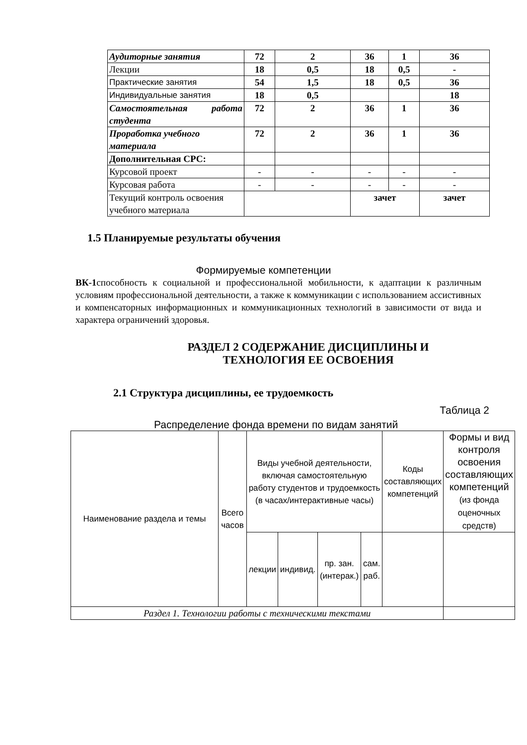| Аудиторные занятия | 72 | 2 | 36 | 1 | 36 |
| Лекции | 18 | 0,5 | 18 | 0,5 | - |
| Практические занятия | 54 | 1,5 | 18 | 0,5 | 36 |
| Индивидуальные занятия | 18 | 0,5 | | | 18 |
| Самостоятельная работа студента | 72 | 2 | 36 | 1 | 36 |
| Проработка учебного материала | 72 | 2 | 36 | 1 | 36 |
| Дополнительная СРС: | | | | | |
| Курсовой проект | - | - | - | - | - |
| Курсовая работа | - | - | - | - | - |
| Текущий контроль освоения учебного материала | | | зачет | | зачет |
1.5 Планируемые результаты обучения
Формируемые компетенции
ВК-1способность к социальной и профессиональной мобильности, к адаптации к различным условиям профессиональной деятельности, а также к коммуникации с использованием ассистивных и компенсаторных информационных и коммуникационных технологий в зависимости от вида и характера ограничений здоровья.
РАЗДЕЛ 2 СОДЕРЖАНИЕ ДИСЦИПЛИНЫ И
ТЕХНОЛОГИЯ ЕЕ ОСВОЕНИЯ
2.1 Структура дисциплины, ее трудоемкость
Таблица 2
Распределение фонда времени по видам занятий
| Наименование раздела и темы | Всего часов | Виды учебной деятельности, включая самостоятельную работу студентов и трудоемкость (в часах/интерактивные часы) | | | | Коды составляющих компетенций | Формы и вид контроля освоения составляющих компетенций (из фонда оценочных средств) |
| | | лекции | индивид. | пр. зан.(интерак.) | сам. раб. | | |
| Раздел 1. Технологии работы с техническими текстами | | | | | | | |